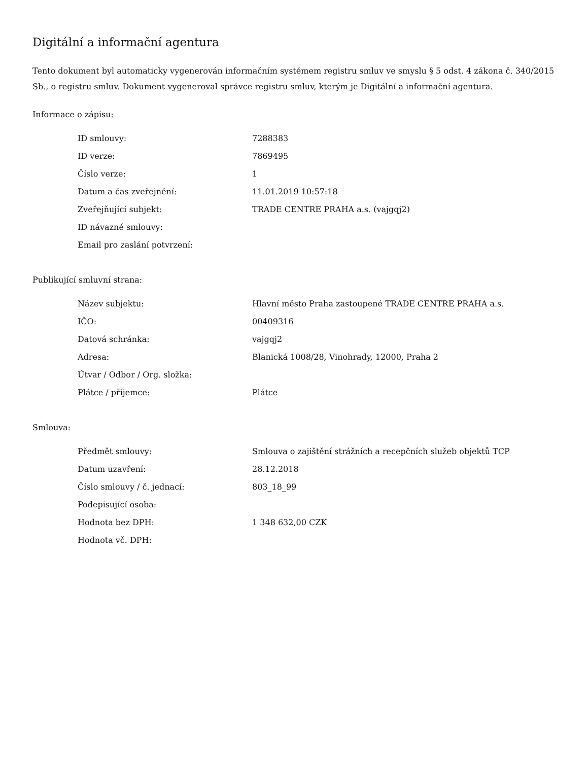Digitální a informační agentura
Tento dokument byl automaticky vygenerován informačním systémem registru smluv ve smyslu § 5 odst. 4 zákona č. 340/2015 Sb., o registru smluv. Dokument vygeneroval správce registru smluv, kterým je Digitální a informační agentura.
Informace o zápisu:
| ID smlouvy: | 7288383 |
| ID verze: | 7869495 |
| Číslo verze: | 1 |
| Datum a čas zveřejnění: | 11.01.2019 10:57:18 |
| Zveřejňující subjekt: | TRADE CENTRE PRAHA a.s. (vajgqj2) |
| ID návazné smlouvy: | |
| Email pro zaslání potvrzení: | |
Publikující smluvní strana:
| Název subjektu: | Hlavní město Praha zastoupené TRADE CENTRE PRAHA a.s. |
| IČO: | 00409316 |
| Datová schránka: | vajgqj2 |
| Adresa: | Blanická 1008/28, Vinohrady, 12000, Praha 2 |
| Útvar / Odbor / Org. složka: | |
| Plátce / příjemce: | Plátce |
Smlouva:
| Předmět smlouvy: | Smlouva o zajištění strážních a recepčních služeb objektů TCP |
| Datum uzavření: | 28.12.2018 |
| Číslo smlouvy / č. jednací: | 803_18_99 |
| Podepisující osoba: | |
| Hodnota bez DPH: | 1 348 632,00 CZK |
| Hodnota vč. DPH: | |